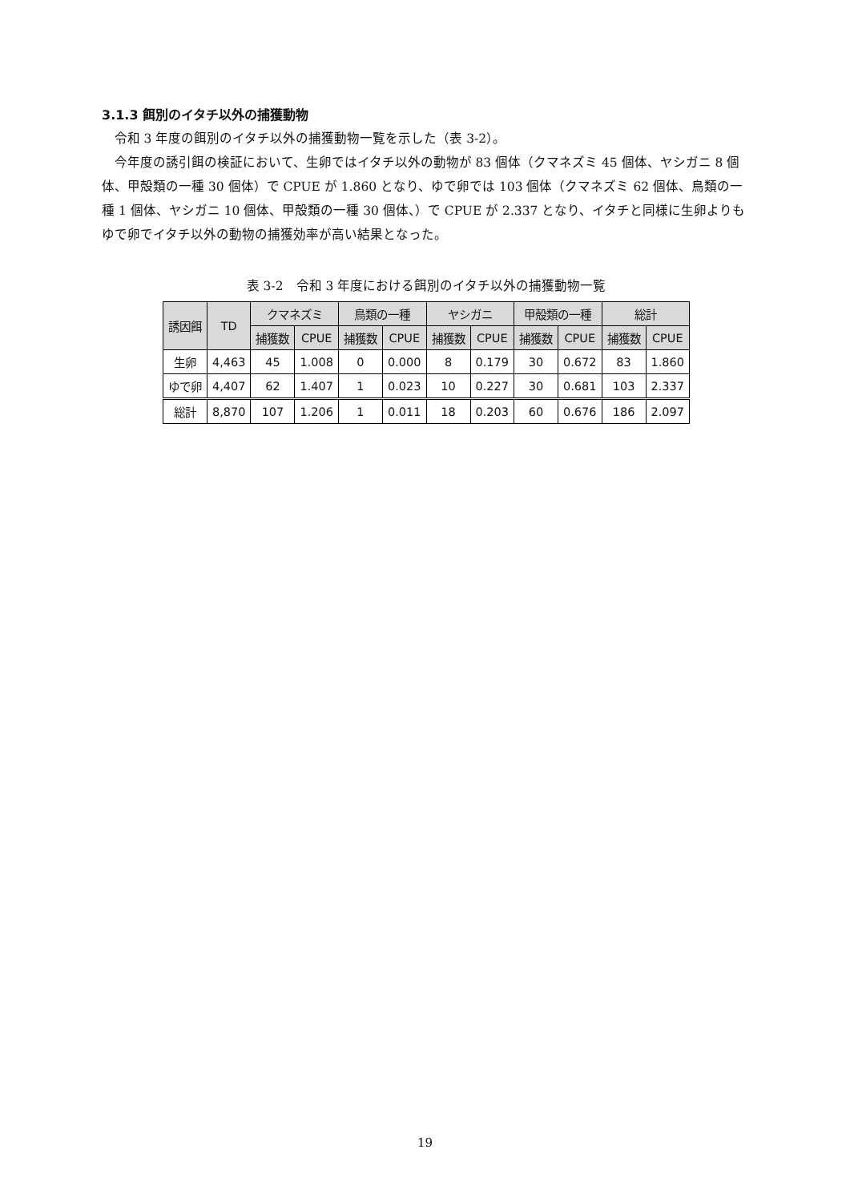3.1.3 餌別のイタチ以外の捕獲動物
令和 3 年度の餌別のイタチ以外の捕獲動物一覧を示した（表 3-2）。
今年度の誘引餌の検証において、生卵ではイタチ以外の動物が 83 個体（クマネズミ 45 個体、ヤシガニ 8 個体、甲殻類の一種 30 個体）で CPUE が 1.860 となり、ゆで卵では 103 個体（クマネズミ 62 個体、鳥類の一種 1 個体、ヤシガニ 10 個体、甲殻類の一種 30 個体、）で CPUE が 2.337 となり、イタチと同様に生卵よりもゆで卵でイタチ以外の動物の捕獲効率が高い結果となった。
表 3-2　令和 3 年度における餌別のイタチ以外の捕獲動物一覧
| 誘因餌 | TD | クマネズミ | | 鳥類の一種 | | ヤシガニ | | 甲殻類の一種 | | 総計 | |
| --- | --- | --- | --- | --- | --- | --- | --- | --- | --- | --- | --- |
| | | 捕獲数 | CPUE | 捕獲数 | CPUE | 捕獲数 | CPUE | 捕獲数 | CPUE | 捕獲数 | CPUE |
| 生卵 | 4,463 | 45 | 1.008 | 0 | 0.000 | 8 | 0.179 | 30 | 0.672 | 83 | 1.860 |
| ゆで卵 | 4,407 | 62 | 1.407 | 1 | 0.023 | 10 | 0.227 | 30 | 0.681 | 103 | 2.337 |
| 総計 | 8,870 | 107 | 1.206 | 1 | 0.011 | 18 | 0.203 | 60 | 0.676 | 186 | 2.097 |
19